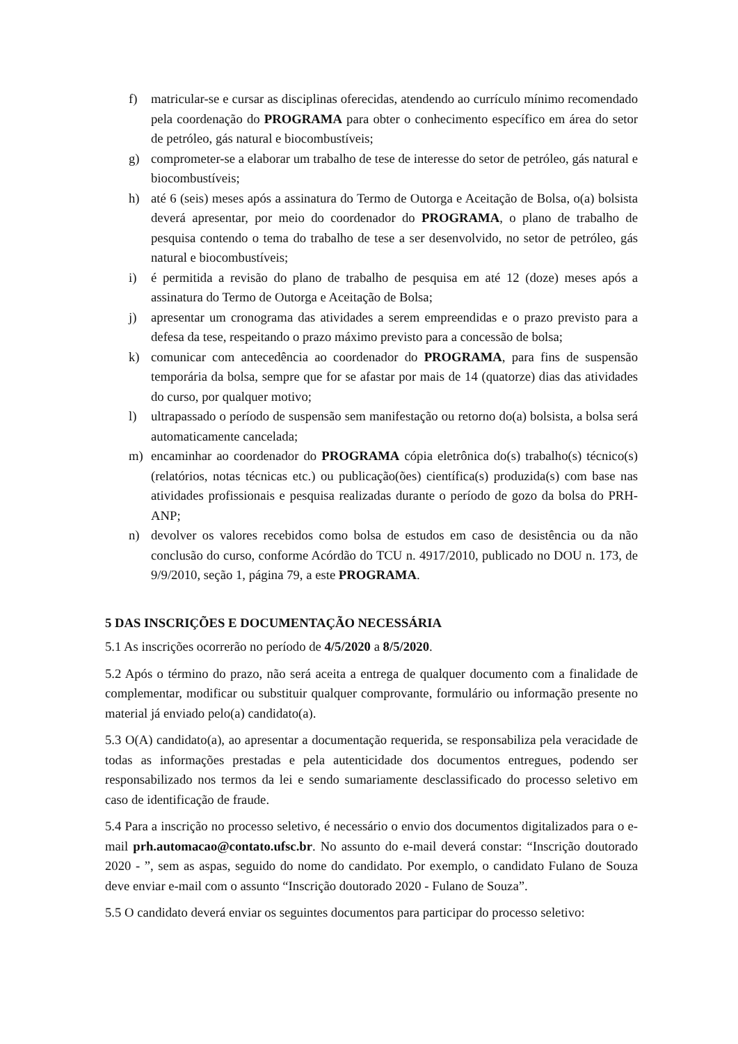f) matricular-se e cursar as disciplinas oferecidas, atendendo ao currículo mínimo recomendado pela coordenação do PROGRAMA para obter o conhecimento específico em área do setor de petróleo, gás natural e biocombustíveis;
g) comprometer-se a elaborar um trabalho de tese de interesse do setor de petróleo, gás natural e biocombustíveis;
h) até 6 (seis) meses após a assinatura do Termo de Outorga e Aceitação de Bolsa, o(a) bolsista deverá apresentar, por meio do coordenador do PROGRAMA, o plano de trabalho de pesquisa contendo o tema do trabalho de tese a ser desenvolvido, no setor de petróleo, gás natural e biocombustíveis;
i) é permitida a revisão do plano de trabalho de pesquisa em até 12 (doze) meses após a assinatura do Termo de Outorga e Aceitação de Bolsa;
j) apresentar um cronograma das atividades a serem empreendidas e o prazo previsto para a defesa da tese, respeitando o prazo máximo previsto para a concessão de bolsa;
k) comunicar com antecedência ao coordenador do PROGRAMA, para fins de suspensão temporária da bolsa, sempre que for se afastar por mais de 14 (quatorze) dias das atividades do curso, por qualquer motivo;
l) ultrapassado o período de suspensão sem manifestação ou retorno do(a) bolsista, a bolsa será automaticamente cancelada;
m) encaminhar ao coordenador do PROGRAMA cópia eletrônica do(s) trabalho(s) técnico(s) (relatórios, notas técnicas etc.) ou publicação(ões) científica(s) produzida(s) com base nas atividades profissionais e pesquisa realizadas durante o período de gozo da bolsa do PRH-ANP;
n) devolver os valores recebidos como bolsa de estudos em caso de desistência ou da não conclusão do curso, conforme Acórdão do TCU n. 4917/2010, publicado no DOU n. 173, de 9/9/2010, seção 1, página 79, a este PROGRAMA.
5 DAS INSCRIÇÕES E DOCUMENTAÇÃO NECESSÁRIA
5.1 As inscrições ocorrerão no período de 4/5/2020 a 8/5/2020.
5.2 Após o término do prazo, não será aceita a entrega de qualquer documento com a finalidade de complementar, modificar ou substituir qualquer comprovante, formulário ou informação presente no material já enviado pelo(a) candidato(a).
5.3 O(A) candidato(a), ao apresentar a documentação requerida, se responsabiliza pela veracidade de todas as informações prestadas e pela autenticidade dos documentos entregues, podendo ser responsabilizado nos termos da lei e sendo sumariamente desclassificado do processo seletivo em caso de identificação de fraude.
5.4 Para a inscrição no processo seletivo, é necessário o envio dos documentos digitalizados para o e-mail prh.automacao@contato.ufsc.br. No assunto do e-mail deverá constar: “Inscrição doutorado 2020 - ”, sem as aspas, seguido do nome do candidato. Por exemplo, o candidato Fulano de Souza deve enviar e-mail com o assunto “Inscrição doutorado 2020 - Fulano de Souza”.
5.5 O candidato deverá enviar os seguintes documentos para participar do processo seletivo: